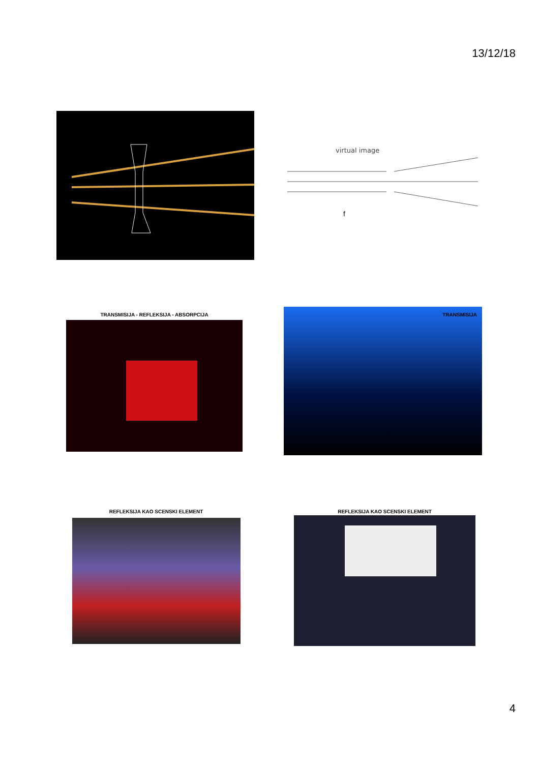13/12/18
virtual image
f
TRANSMISIJA - REFLEKSIJA - ABSORPCIJA
TRANSMISIJA
REFLEKSIJA KAO SCENSKI ELEMENT REFLEKSIJA KAO SCENSKI ELEMENT
4